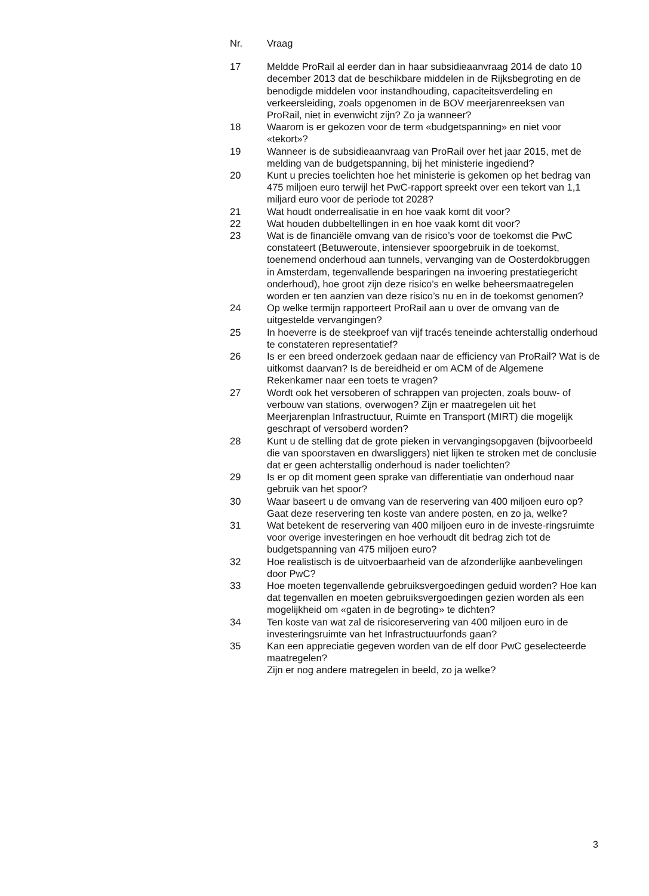| Nr. | Vraag |
| --- | --- |
| 17 | Meldde ProRail al eerder dan in haar subsidieaanvraag 2014 de dato 10 december 2013 dat de beschikbare middelen in de Rijksbegroting en de benodigde middelen voor instandhouding, capaciteitsverdeling en verkeersleiding, zoals opgenomen in de BOV meerjarenreeksen van ProRail, niet in evenwicht zijn? Zo ja wanneer? |
| 18 | Waarom is er gekozen voor de term «budgetspanning» en niet voor «tekort»? |
| 19 | Wanneer is de subsidieaanvraag van ProRail over het jaar 2015, met de melding van de budgetspanning, bij het ministerie ingediend? |
| 20 | Kunt u precies toelichten hoe het ministerie is gekomen op het bedrag van 475 miljoen euro terwijl het PwC-rapport spreekt over een tekort van 1,1 miljard euro voor de periode tot 2028? |
| 21 | Wat houdt onderrealisatie in en hoe vaak komt dit voor? |
| 22 | Wat houden dubbeltellingen in en hoe vaak komt dit voor? |
| 23 | Wat is de financiële omvang van de risico’s voor de toekomst die PwC constateert (Betuweroute, intensiever spoorgebruik in de toekomst, toenemend onderhoud aan tunnels, vervanging van de Oosterdokbruggen in Amsterdam, tegenvallende besparingen na invoering prestatiegericht onderhoud), hoe groot zijn deze risico’s en welke beheersmaatregelen worden er ten aanzien van deze risico’s nu en in de toekomst genomen? |
| 24 | Op welke termijn rapporteert ProRail aan u over de omvang van de uitgestelde vervangingen? |
| 25 | In hoeverre is de steekproef van vijf tracés teneinde achterstallig onderhoud te constateren representatief? |
| 26 | Is er een breed onderzoek gedaan naar de efficiency van ProRail? Wat is de uitkomst daarvan? Is de bereidheid er om ACM of de Algemene Rekenkamer naar een toets te vragen? |
| 27 | Wordt ook het versoberen of schrappen van projecten, zoals bouw- of verbouw van stations, overwogen? Zijn er maatregelen uit het Meerjarenplan Infrastructuur, Ruimte en Transport (MIRT) die mogelijk geschrapt of versoberd worden? |
| 28 | Kunt u de stelling dat de grote pieken in vervangingsopgaven (bijvoorbeeld die van spoorstaven en dwarsliggers) niet lijken te stroken met de conclusie dat er geen achterstallig onderhoud is nader toelichten? |
| 29 | Is er op dit moment geen sprake van differentiatie van onderhoud naar gebruik van het spoor? |
| 30 | Waar baseert u de omvang van de reservering van 400 miljoen euro op? Gaat deze reservering ten koste van andere posten, en zo ja, welke? |
| 31 | Wat betekent de reservering van 400 miljoen euro in de investe-ringsruimte voor overige investeringen en hoe verhoudt dit bedrag zich tot de budgetspanning van 475 miljoen euro? |
| 32 | Hoe realistisch is de uitvoerbaarheid van de afzonderlijke aanbevelingen door PwC? |
| 33 | Hoe moeten tegenvallende gebruiksvergoedingen geduid worden? Hoe kan dat tegenvallen en moeten gebruiksvergoedingen gezien worden als een mogelijkheid om «gaten in de begroting» te dichten? |
| 34 | Ten koste van wat zal de risicoreservering van 400 miljoen euro in de investeringsruimte van het Infrastructuurfonds gaan? |
| 35 | Kan een appreciatie gegeven worden van de elf door PwC geselecteerde maatregelen? Zijn er nog andere matregelen in beeld, zo ja welke? |
3